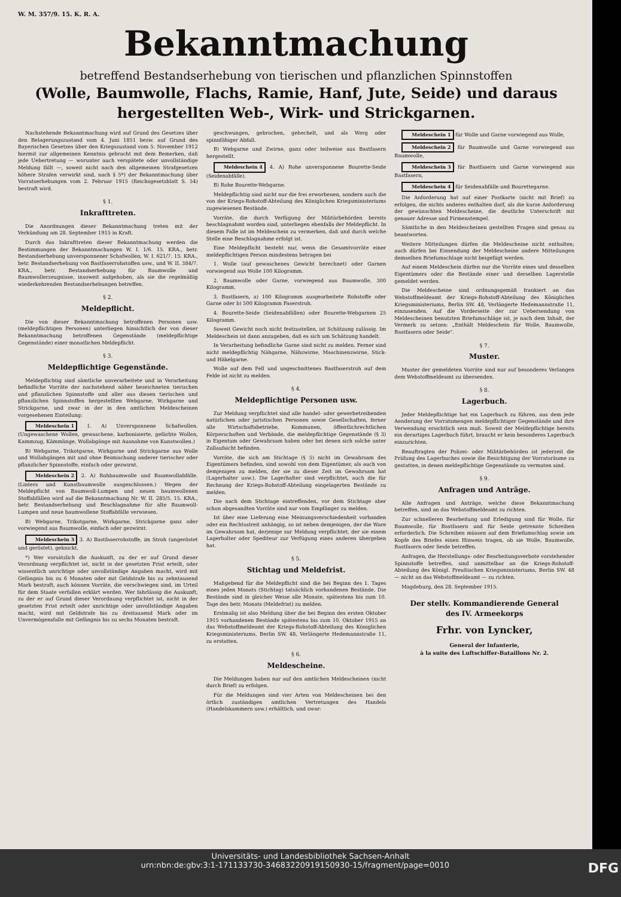W. M. 357/9. 15. K. R. A.
Bekanntmachung
betreffend Bestandserhebung von tierischen und pflanzlichen Spinnstoffen
(Wolle, Baumwolle, Flachs, Ramie, Hanf, Jute, Seide) und daraus
hergestellten Web-, Wirk- und Strickgarnen.
Nachstehende Bekanntmachung wird auf Grund des Gesetzes über den Belagerungszustand vom 4. Juni 1851 bezw. auf Grund des Bayerischen Gesetzes über den Kriegszustand vom 5. November 1912 hiermit zur allgemeinen Kenntnis gebracht mit dem Bemerken, daß jede Uebertretung — worunter auch verspätete oder unvollständige Meldung fällt —, soweit nicht nach den allgemeinen Strafgesetzen höhere Strafen verwirkt sind, nach § 5*) der Bekanntmachung über Vorratserhebungen vom 2. Februar 1915 (Reichsgesetzblatt S. 54) bestraft wird.
§ 1.
Inkrafttreten.
Die Anordnungen dieser Bekanntmachung treten mit der Verkündung am 28. September 1915 in Kraft.
Durch das Inkrafttreten dieser Bekanntmachung werden die Bestimmungen der Bekanntmachungen W. I. 1/6. 15. KRA., betr. Bestandserhebung unversponnener Schafwollen, W. I. 621/7. 15. KRA., betr. Bestandserhebung von Bastfaserrohstoffen usw., und W. II. 384/7. KRA., betr. Bestandserhebung für Baumwolle und Baumwollerzeugnisse, insoweit aufgehoben, als sie die regelmäßig wiederkehrenden Bestandserhebungen betreffen.
§ 2.
Meldepflicht.
Die von dieser Bekanntmachung betroffenen Personen usw. (meldepflichtigen Personen) unterliegen hinsichtlich der von dieser Bekanntmachung betroffenen Gegenstände (meldepflichtige Gegenstände) einer monatlichen Meldepflicht.
§ 3.
Meldepflichtige Gegenstände.
Meldepflichtig sind sämtliche unverarbeitete und in Verarbeitung befindliche Vorräte der nachstehend näher bezeichneten tierischen und pflanzlichen Spinnstoffe und aller aus diesen tierischen und pflanzlichen Spinnstoffen hergestellten Webgarne, Wirkgarne und Strickgarne, und zwar in der in den amtlichen Meldescheinen vorgesehenen Einteilung:
Meldeschein 1 1. A) Unversponnene Schafwollen. (Ungewaschene Wollen, gewaschene, karbonisierte, gefärbte Wollen, Kammzug, Kämmlinge, Wollabgänge mit Ausnahme von Kunstwollen.)
B) Webgarne, Trikotgarne, Wirkgarne und Strickgarne aus Wolle und Wollabgängen mit und ohne Beimischung anderer tierischer oder pflanzlicher Spinnstoffe, einfach oder gezwirnt.
Meldeschein 2 2. A) Rohbaumwolle und Baumwollabfälle. (Linters und Kunstbaumwolle ausgeschlossen.) Wegen der Meldepflicht von Baumwoll-Lumpen und neuen baumwollenen Stoffabfällen wird auf die Bekanntmachung Nr. W. II. 285/5. 15. KRA., betr. Bestandserhebung und Beschlagnahme für alte Baumwoll-Lumpen und neue baumwollene Stoffabfälle verwiesen.
B) Webgarne, Trikotgarne, Wirkgarne, Strickgarne ganz oder vorwiegend aus Baumwolle, einfach oder gezwirnt.
Meldeschein 3 3. A) Bastfaserrohstoffe, im Stroh (ungeröstet und geröstet), geknickt,
*) Wer vorsätzlich die Auskunft, zu der er auf Grund dieser Verordnung verpflichtet ist, nicht in der gesetzten Frist erteilt, oder wissentlich unrichtige oder unvollständige Angaben macht, wird mit Gefängnis bis zu 6 Monaten oder mit Geldstrafe bis zu zehntausend Mark bestraft, auch können Vorräte, die verschwiegen sind, im Urteil für dem Staate verfallen erklärt werden. Wer fahrlässig die Auskunft, zu der er auf Grund dieser Verordnung verpflichtet ist, nicht in der gesetzten Frist erteilt oder unrichtige oder unvollständige Angaben macht, wird mit Geldstrafe bis zu dreitausend Mark oder im Unvermögensfalle mit Gefängnis bis zu sechs Monaten bestraft.
geschwungen, gebrochen, gehechelt, und als Werg oder spinnfähiger Abfall.
B) Webgarne und Zwirne, ganz oder teilweise aus Bastfasern hergestellt.
Meldeschein 4 4. A) Rohe unversponnene Bourette-Seide (Seidenabfälle).
B) Rohe Bourette-Webgarne.
Meldepflichtig sind nicht nur die frei erworbenen, sondern auch die von der Kriegs-Rohstoff-Abteilung des Königlichen Kriegsministeriums zugewiesenen Bestände.
Vorräte, die durch Verfügung der Militärbehörden bereits beschlagnahmt worden sind, unterliegen ebenfalls der Meldepflicht. In diesem Falle ist im Meldeschein zu vermerken, daß und durch welche Stelle eine Beschlagnahme erfolgt ist.
Eine Meldepflicht besteht nur, wenn die Gesamtvorräte einer meldepflichtigen Person mindestens betragen bei
1. Wolle (auf gewaschenes Gewicht berechnet) oder Garnen vorwiegend aus Wolle 100 Kilogramm.
2. Baumwolle oder Garne, vorwiegend aus Baumwolle, 300 Kilogramm.
3. Bastfasern, a) 100 Kilogramm ausgearbeitete Rohstoffe oder Garne oder b) 500 Kilogramm Faserstroh.
4. Bourette-Seide (Seidenabfällen) oder Bourette-Webgarnen 25 Kilogramm.
Soweit Gewicht noch nicht festzustellen, ist Schätzung zulässig. Im Meldeschein ist dann anzugeben, daß es sich um Schätzung handelt.
In Verarbeitung befindliche Garne sind nicht zu melden. Ferner sind nicht meldepflichtig Nähgarne, Nähzwirne, Maschinenzwirne, Stick- und Häkelgarne.
Wolle auf dem Fell und ungeschnittenes Bastfaserstroh auf dem Felde ist nicht zu melden.
§ 4.
Meldepflichtige Personen usw.
Zur Meldung verpflichtet sind alle handel- oder gewerbetreibenden natürlichen oder juristischen Personen sowie Gesellschaften, ferner alle Wirtschaftsbetriebe, Kommunen, öffentlichrechtlichen Körperschaften und Verbände, die meldepflichtige Gegenstände (§ 3) in Eigentum oder Gewahrsam haben oder bei denen sich solche unter Zollaufsicht befinden.
Vorräte, die sich am Stichtage (§ 5) nicht im Gewahrsam des Eigentümers befinden, sind sowohl von dem Eigentümer, als auch von demjenigen zu melden, der sie zu dieser Zeit im Gewahrsam hat (Lagerhalter usw.). Die Lagerhalter sind verpflichtet, auch die für Rechnung der Kriegs-Rohstoff-Abteilung eingelagerten Bestände zu melden.
Die nach dem Stichtage eintreffenden, vor dem Stichtage aber schon abgesandten Vorräte sind nur vom Empfänger zu melden.
Ist über eine Lieferung eine Meinungsverschiedenheit vorhanden oder ein Rechtsstreit anhängig, so ist neben demjenigen, der die Ware im Gewahrsam hat, derjenige zur Meldung verpflichtet, der sie einem Lagerhalter oder Spediteur zur Verfügung eines anderen übergeben hat.
§ 5.
Stichtag und Meldefrist.
Maßgebend für die Meldepflicht sind die bei Beginn des 1. Tages eines jeden Monats (Stichtag) tatsächlich vorhandenen Bestände. Die Bestände sind in gleicher Weise alle Monate, spätestens bis zum 10. Tage des betr. Monats (Meldefrist) zu melden.
Erstmalig ist also Meldung über die bei Beginn des ersten Oktober 1915 vorhandenen Bestände spätestens bis zum 10. Oktober 1915 an das Webstoffmeldeamt der Kriegs-Rohstoff-Abteilung des Königlichen Kriegsministeriums, Berlin SW. 48, Verlängerte Hedemannstraße 11, zu erstatten.
§ 6.
Meldescheine.
Die Meldungen haben nur auf den amtlichen Meldescheinen (nicht durch Brief) zu erfolgen.
Für die Meldungen sind vier Arten von Meldescheinen bei den örtlich zuständigen amtlichen Vertretungen des Handels (Handelskammern usw.) erhältlich, und zwar:
Meldeschein 1 für Wolle und Garne vorwiegend aus Wolle,
Meldeschein 2 für Baumwolle und Garne vorwiegend aus Baumwolle,
Meldeschein 3 für Bastfasern und Garne vorwiegend aus Bastfasern,
Meldeschein 4 für Seidenabfälle und Bourettegarne.
Die Anforderung hat auf einer Postkarte (nicht mit Brief) zu erfolgen, die nichts anderes enthalten darf, als die kurze Anforderung der gewünschten Meldescheine, die deutliche Unterschrift mit genauer Adresse und Firmenstempel.
Sämtliche in den Meldescheinen gestellten Fragen sind genau zu beantworten.
Weitere Mitteilungen dürfen die Meldescheine nicht enthalten; auch dürfen bei Einsendung der Meldescheine andere Mitteilungen demselben Briefumschlage nicht beigefügt werden.
Auf einem Meldeschein dürfen nur die Vorräte eines und desselben Eigentümers oder die Bestände einer und derselben Lagerstelle gemeldet werden.
Die Meldescheine sind ordnungsgemäß frankiert an das Webstoffmeldeamt der Kriegs-Rohstoff-Abteilung des Königlichen Kriegsministeriums, Berlin SW. 48, Verlängerte Hedemannstraße 11, einzusenden. Auf die Vorderseite der zur Uebersendung von Meldescheinen benutzten Briefumschläge ist, je nach dem Inhalt, der Vermerk zu setzen: „Enthält Meldeschein für Wolle, Baumwolle, Bastfasern oder Seide".
§ 7.
Muster.
Muster der gemeldeten Vorräte sind nur auf besonderes Verlangen dem Webstoffmeldeamt zu übersenden.
§ 8.
Lagerbuch.
Jeder Meldepflichtige hat ein Lagerbuch zu führen, aus dem jede Aenderung der Vorratsmengen meldepflichtiger Gegenstände und ihre Verwendung ersichtlich sein muß. Soweit der Meldepflichtige bereits ein derartiges Lagerbuch führt, braucht er kein besonderes Lagerbuch einzurichten.
Beauftragten der Polizei- oder Militärbehörden ist jederzeit die Prüfung des Lagerbuches sowie die Besichtigung der Vorratsräume zu gestatten, in denen meldepflichtige Gegenstände zu vermuten sind.
§ 9.
Anfragen und Anträge.
Alle Anfragen und Anträge, welche diese Bekanntmachung betreffen, sind an das Webstoffmeldeamt zu richten.
Zur schnelleren Bearbeitung und Erledigung sind für Wolle, für Baumwolle, für Bastfasern und für Seide getrennte Schreiben erforderlich. Die Schreiben müssen auf dem Briefumschlag sowie am Kopfe des Briefes einen Hinweis tragen, ob sie Wolle, Baumwolle, Bastfasern oder Seide betreffen.
Anfragen, die Herstellungs- oder Bearbeitungsverbote vorstehender Spinnstoffe betreffen, sind unmittelbar an die Kriegs-Rohstoff-Abteilung des Königl. Preußischen Kriegsministeriums, Berlin SW. 48 — nicht an das Webstoffmeldeamt — zu richten.
Magdeburg, den 28. September 1915.
Der stellv. Kommandierende General
des IV. Armeekorps
Frhr. von Lyncker,
General der Infanterie,
à la suite des Luftschiffer-Bataillons Nr. 2.
Universitäts- und Landesbibliothek Sachsen-Anhalt
urn:nbn:de:gbv:3:1-171133730-34683220919150930-15/fragment/page=0010 DFG